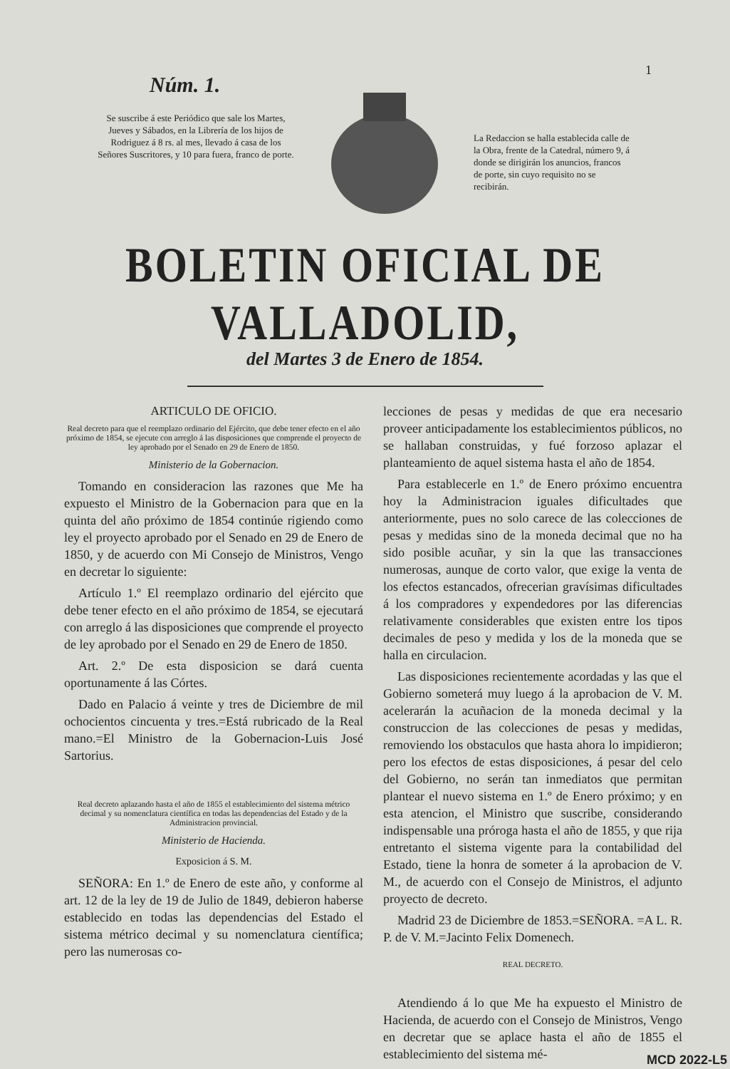1
Núm. 1.
Se suscribe á este Periódico que sale los Martes, Jueves y Sábados, en la Librería de los hijos de Rodriguez á 8 rs. al mes, llevado á casa de los Señores Suscritores, y 10 para fuera, franco de porte.
La Redaccion se halla establecida calle de la Obra, frente de la Catedral, número 9, á donde se dirigirán los anuncios, francos de porte, sin cuyo requisito no se recibirán.
BOLETIN OFICIAL DE VALLADOLID,
del Martes 3 de Enero de 1854.
ARTICULO DE OFICIO.
Real decreto para que el reemplazo ordinario del Ejército, que debe tener efecto en el año próximo de 1854, se ejecute con arreglo á las disposiciones que comprende el proyecto de ley aprobado por el Senado en 29 de Enero de 1850.
Ministerio de la Gobernacion.
Tomando en consideracion las razones que Me ha expuesto el Ministro de la Gobernacion para que en la quinta del año próximo de 1854 continúe rigiendo como ley el proyecto aprobado por el Senado en 29 de Enero de 1850, y de acuerdo con Mi Consejo de Ministros, Vengo en decretar lo siguiente:
Artículo 1.º El reemplazo ordinario del ejército que debe tener efecto en el año próximo de 1854, se ejecutará con arreglo á las disposiciones que comprende el proyecto de ley aprobado por el Senado en 29 de Enero de 1850.
Art. 2.º De esta disposicion se dará cuenta oportunamente á las Córtes.
Dado en Palacio á veinte y tres de Diciembre de mil ochocientos cincuenta y tres.=Está rubricado de la Real mano.=El Ministro de la Gobernacion-Luis José Sartorius.
Real decreto aplazando hasta el año de 1855 el establecimiento del sistema métrico decimal y su nomenclatura científica en todas las dependencias del Estado y de la Administracion provincial.
Ministerio de Hacienda.
Exposicion á S. M.
SEÑORA: En 1.º de Enero de este año, y conforme al art. 12 de la ley de 19 de Julio de 1849, debieron haberse establecido en todas las dependencias del Estado el sistema métrico decimal y su nomenclatura científica; pero las numerosas co-
lecciones de pesas y medidas de que era necesario proveer anticipadamente los establecimientos públicos, no se hallaban construidas, y fué forzoso aplazar el planteamiento de aquel sistema hasta el año de 1854.
Para establecerle en 1.º de Enero próximo encuentra hoy la Administracion iguales dificultades que anteriormente, pues no solo carece de las colecciones de pesas y medidas sino de la moneda decimal que no ha sido posible acuñar, y sin la que las transacciones numerosas, aunque de corto valor, que exige la venta de los efectos estancados, ofrecerian gravísimas dificultades á los compradores y expendedores por las diferencias relativamente considerables que existen entre los tipos decimales de peso y medida y los de la moneda que se halla en circulacion.
Las disposiciones recientemente acordadas y las que el Gobierno someterá muy luego á la aprobacion de V. M. acelerarán la acuñacion de la moneda decimal y la construccion de las colecciones de pesas y medidas, removiendo los obstaculos que hasta ahora lo impidieron; pero los efectos de estas disposiciones, á pesar del celo del Gobierno, no serán tan inmediatos que permitan plantear el nuevo sistema en 1.º de Enero próximo; y en esta atencion, el Ministro que suscribe, considerando indispensable una próroga hasta el año de 1855, y que rija entretanto el sistema vigente para la contabilidad del Estado, tiene la honra de someter á la aprobacion de V. M., de acuerdo con el Consejo de Ministros, el adjunto proyecto de decreto.
Madrid 23 de Diciembre de 1853.=SEÑORA. =A L. R. P. de V. M.=Jacinto Felix Domenech.
REAL DECRETO.
Atendiendo á lo que Me ha expuesto el Ministro de Hacienda, de acuerdo con el Consejo de Ministros, Vengo en decretar que se aplace hasta el año de 1855 el establecimiento del sistema mé-
MCD 2022-L5